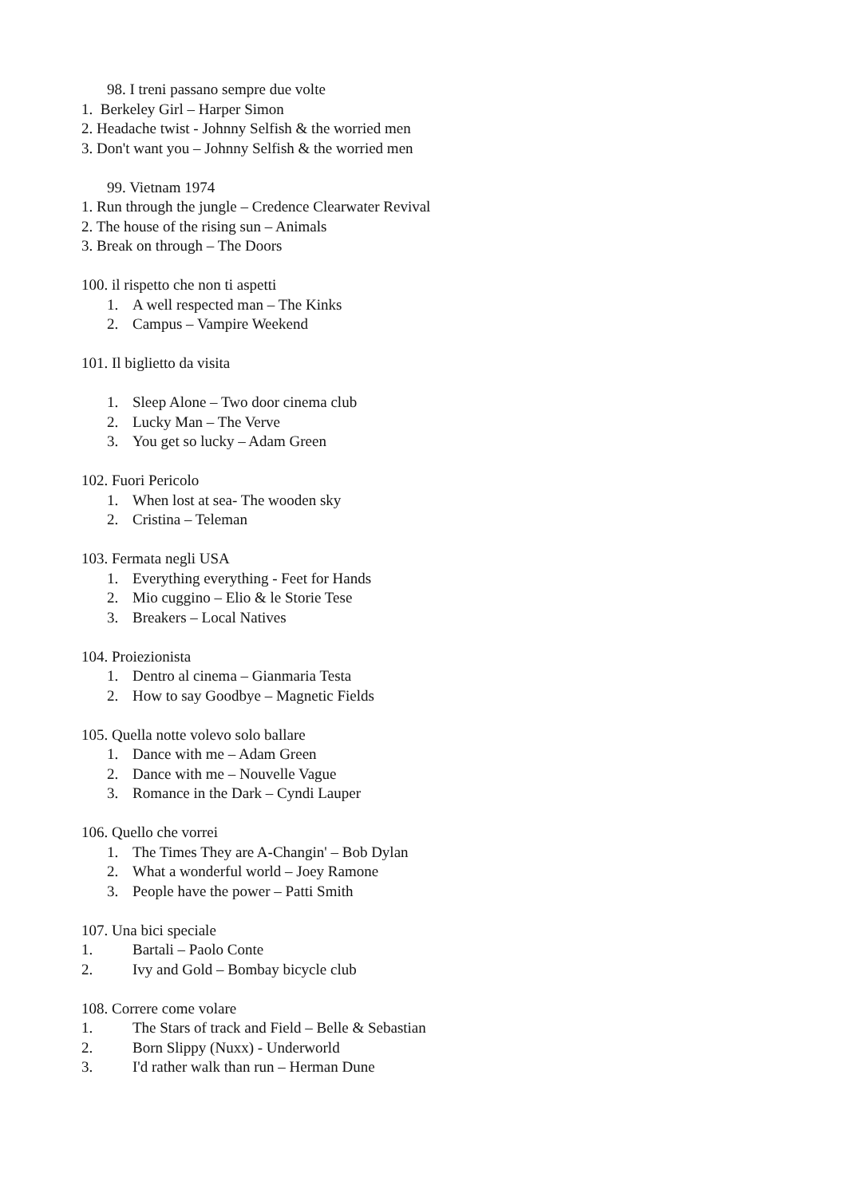98. I treni passano sempre due volte
1. Berkeley Girl – Harper Simon
2. Headache twist - Johnny Selfish & the worried men
3. Don't want you – Johnny Selfish & the worried men
99. Vietnam 1974
1. Run through the jungle – Credence Clearwater Revival
2. The house of the rising sun – Animals
3. Break on through – The Doors
100. il rispetto che non ti aspetti
1. A well respected man – The Kinks
2. Campus – Vampire Weekend
101. Il biglietto da visita
1. Sleep Alone – Two door cinema club
2. Lucky Man – The Verve
3. You get so lucky – Adam Green
102. Fuori Pericolo
1. When lost at sea- The wooden sky
2. Cristina – Teleman
103. Fermata negli USA
1. Everything everything - Feet for Hands
2. Mio cuggino – Elio & le Storie Tese
3. Breakers – Local Natives
104. Proiezionista
1. Dentro al cinema – Gianmaria Testa
2. How to say Goodbye – Magnetic Fields
105. Quella notte volevo solo ballare
1. Dance with me – Adam Green
2. Dance with me – Nouvelle Vague
3. Romance in the Dark – Cyndi Lauper
106. Quello che vorrei
1. The Times They are A-Changin' – Bob Dylan
2. What a wonderful world – Joey Ramone
3. People have the power – Patti Smith
107. Una bici speciale
1. Bartali – Paolo Conte
2. Ivy and Gold – Bombay bicycle club
108. Correre come volare
1. The Stars of track and Field – Belle & Sebastian
2. Born Slippy (Nuxx) - Underworld
3. I'd rather walk than run – Herman Dune